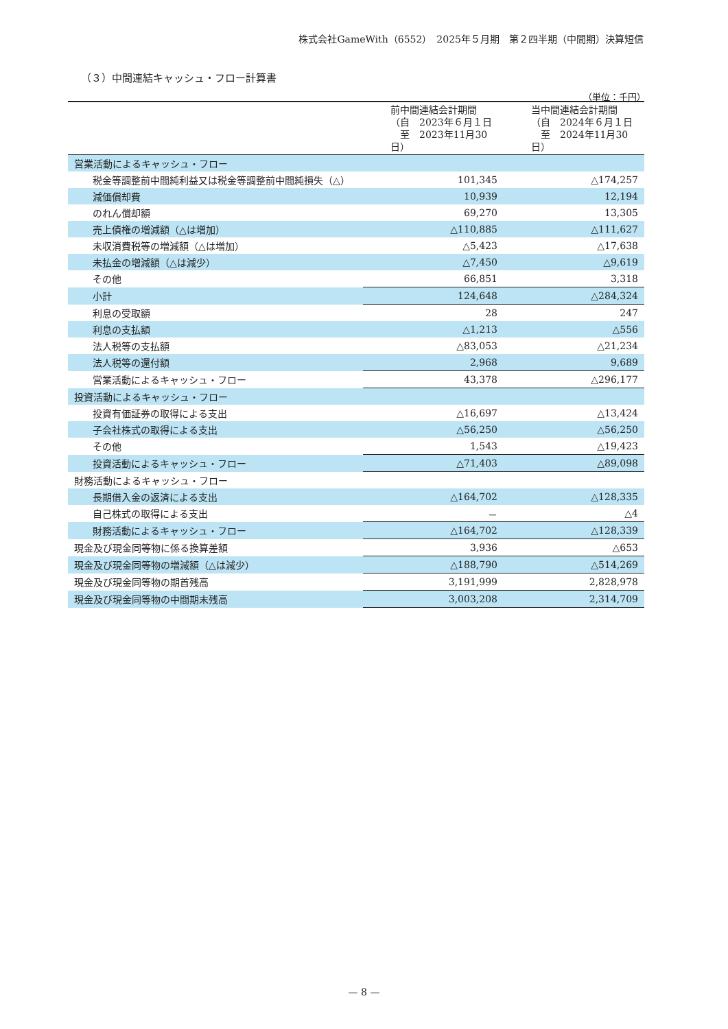株式会社GameWith（6552）　2025年５月期　第２四半期（中間期）決算短信
（３）中間連結キャッシュ・フロー計算書
（単位：千円）
| | 前中間連結会計期間 （自 2023年６月１日 至 2023年11月30日） | 当中間連結会計期間 （自 2024年６月１日 至 2024年11月30日） |
| --- | --- | --- |
| 営業活動によるキャッシュ・フロー | | |
| 税金等調整前中間純利益又は税金等調整前中間純損失（△） | 101,345 | △174,257 |
| 減価償却費 | 10,939 | 12,194 |
| のれん償却額 | 69,270 | 13,305 |
| 売上債権の増減額（△は増加） | △110,885 | △111,627 |
| 未収消費税等の増減額（△は増加） | △5,423 | △17,638 |
| 未払金の増減額（△は減少） | △7,450 | △9,619 |
| その他 | 66,851 | 3,318 |
| 小計 | 124,648 | △284,324 |
| 利息の受取額 | 28 | 247 |
| 利息の支払額 | △1,213 | △556 |
| 法人税等の支払額 | △83,053 | △21,234 |
| 法人税等の還付額 | 2,968 | 9,689 |
| 営業活動によるキャッシュ・フロー | 43,378 | △296,177 |
| 投資活動によるキャッシュ・フロー | | |
| 投資有価証券の取得による支出 | △16,697 | △13,424 |
| 子会社株式の取得による支出 | △56,250 | △56,250 |
| その他 | 1,543 | △19,423 |
| 投資活動によるキャッシュ・フロー | △71,403 | △89,098 |
| 財務活動によるキャッシュ・フロー | | |
| 長期借入金の返済による支出 | △164,702 | △128,335 |
| 自己株式の取得による支出 | － | △4 |
| 財務活動によるキャッシュ・フロー | △164,702 | △128,339 |
| 現金及び現金同等物に係る換算差額 | 3,936 | △653 |
| 現金及び現金同等物の増減額（△は減少） | △188,790 | △514,269 |
| 現金及び現金同等物の期首残高 | 3,191,999 | 2,828,978 |
| 現金及び現金同等物の中間期末残高 | 3,003,208 | 2,314,709 |
— 8 —